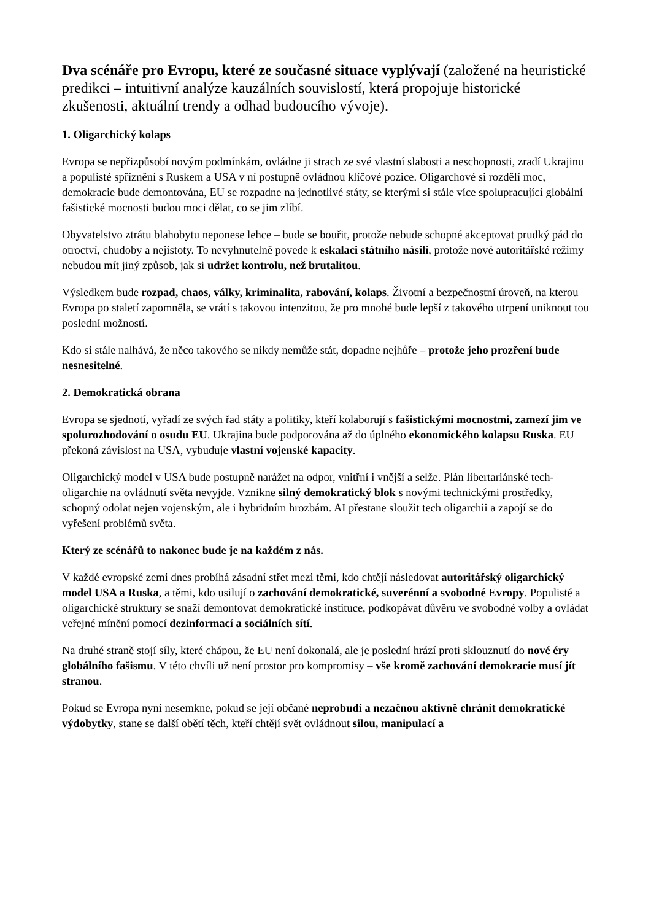Dva scénáře pro Evropu, které ze současné situace vyplývají (založené na heuristické predikci – intuitivní analýze kauzálních souvislostí, která propojuje historické zkušenosti, aktuální trendy a odhad budoucího vývoje).
1. Oligarchický kolaps
Evropa se nepřizpůsobí novým podmínkám, ovládne ji strach ze své vlastní slabosti a neschopnosti, zradí Ukrajinu a populisté spříznění s Ruskem a USA v ní postupně ovládnou klíčové pozice. Oligarchové si rozdělí moc, demokracie bude demontována, EU se rozpadne na jednotlivé státy, se kterými si stále více spolupracující globální fašistické mocnosti budou moci dělat, co se jim zlíbí.
Obyvatelstvo ztrátu blahobytu neponese lehce – bude se bouřit, protože nebude schopné akceptovat prudký pád do otroctví, chudoby a nejistoty. To nevyhnutelně povede k eskalaci státního násilí, protože nové autoritářské režimy nebudou mít jiný způsob, jak si udržet kontrolu, než brutalitou.
Výsledkem bude rozpad, chaos, války, kriminalita, rabování, kolaps. Životní a bezpečnostní úroveň, na kterou Evropa po staletí zapomněla, se vrátí s takovou intenzitou, že pro mnohé bude lepší z takového utrpení uniknout tou poslední možností.
Kdo si stále nalhává, že něco takového se nikdy nemůže stát, dopadne nejhůře – protože jeho prozření bude nesnesitelné.
2. Demokratická obrana
Evropa se sjednotí, vyřadí ze svých řad státy a politiky, kteří kolaborují s fašistickými mocnostmi, zamezí jim ve spolurozhodování o osudu EU. Ukrajina bude podporována až do úplného ekonomického kolapsu Ruska. EU překoná závislost na USA, vybuduje vlastní vojenské kapacity.
Oligarchický model v USA bude postupně narážet na odpor, vnitřní i vnější a selže. Plán libertariánské tech-oligarchie na ovládnutí světa nevyjde. Vznikne silný demokratický blok s novými technickými prostředky, schopný odolat nejen vojenským, ale i hybridním hrozbám. AI přestane sloužit tech oligarchii a zapojí se do vyřešení problémů světa.
Který ze scénářů to nakonec bude je na každém z nás.
V každé evropské zemi dnes probíhá zásadní střet mezi těmi, kdo chtějí následovat autoritářský oligarchický model USA a Ruska, a těmi, kdo usilují o zachování demokratické, suverénní a svobodné Evropy. Populisté a oligarchické struktury se snaží demontovat demokratické instituce, podkopávat důvěru ve svobodné volby a ovládat veřejné mínění pomocí dezinformací a sociálních sítí.
Na druhé straně stojí síly, které chápou, že EU není dokonalá, ale je poslední hrází proti sklouznutí do nové éry globálního fašismu. V této chvíli už není prostor pro kompromisy – vše kromě zachování demokracie musí jít stranou.
Pokud se Evropa nyní nesemkne, pokud se její občané neprobudí a nezačnou aktivně chránit demokratické výdobytky, stane se další obětí těch, kteří chtějí svět ovládnout silou, manipulací a